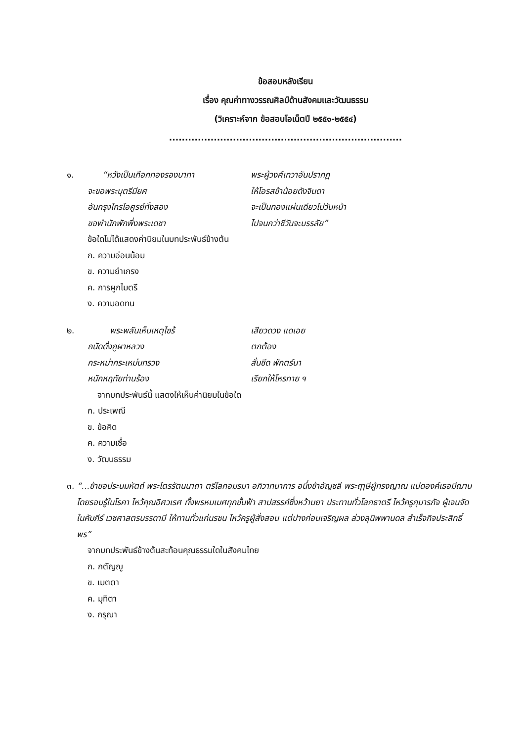ข้อสอบหลังเรียน
เรื่อง คุณค่าทางวรรณศิลป์ด้านสังคมและวัฒนธรรม
(วิเคราะห์จาก ข้อสอบโอเน็ตปี ๒๕๕๑-๒๕๕๔)
.........................................................................
๑. “หวังเป็นเกือกทองรองบาทา พระผู้วงศ์เทวาอันปรากฏ
จะขอพระบุตรีมียศ ให้โอรสข้าน้อยดังจินดา
อันกรุงไกรไอศูรย์ทั้งสอง จะเป็นทองแผ่นเดียวไปวันหน้า
ขอพำนักพักพึ่งพระเดชา ไปจนกว่าชีวันจะบรรลัย”
ข้อใดไม่ได้แสดงค่านิยมในบทประพันธ์ข้างต้น
ก. ความอ่อนน้อม
ข. ความยำเกรง
ค. การผูกไมตรี
ง. ความอดทน
๒. พระพลันเห็นเหตุไซร้ เสียวดวง แดเอย
ถนัดดั่งภูผาหลวง ตกต้อง
กระหม่ากระเหม่นทรวง สั่นชีด พักตร์นา
หนักหฤทัยท่านร้อง เรียกให้โหรทาย ฯ
จากบทประพันธ์นี้ แสดงให้เห็นค่านิยมในข้อใด
ก. ประเพณี
ข. ข้อคิด
ค. ความเชื่อ
ง. วัฒนธรรม
๓. “...ข้าขอประนมหัตถ์ พระไตรรัตนนาถา ตรีโลกอมรมา อภิวาทนาการ อนึ่งข้าอัญชลี พระฤๅษีผู้ทรงญาณ แปดองค์เธอมีฌาน โดยรอบรู้ในโรคา ไหว้คุณอิศวเรศ ทั้งพรหมเมศทุกชั้นฟ้า สาปสรรค์ซึ่งหว้านยา ประทานทั่วโลกธาตรี ไหว้ครูกุมารภัจ ผู้เจนจัดในคัมภีร์ เวชศาสตรบรรดามี ให้ทานทั่วแก่นรชน ไหว้ครูผู้สั่งสอน แต่ปางก่อนเจริญผล ล่วงลุนิพพานดล สำเร็จกิจประสิทธิ์พร”
จากบทประพันธ์ข้างต้นสะท้อนคุณธรรมใดในสังคมไทย
ก. กตัญญู
ข. เมตตา
ค. มุทิตา
ง. กรุณา